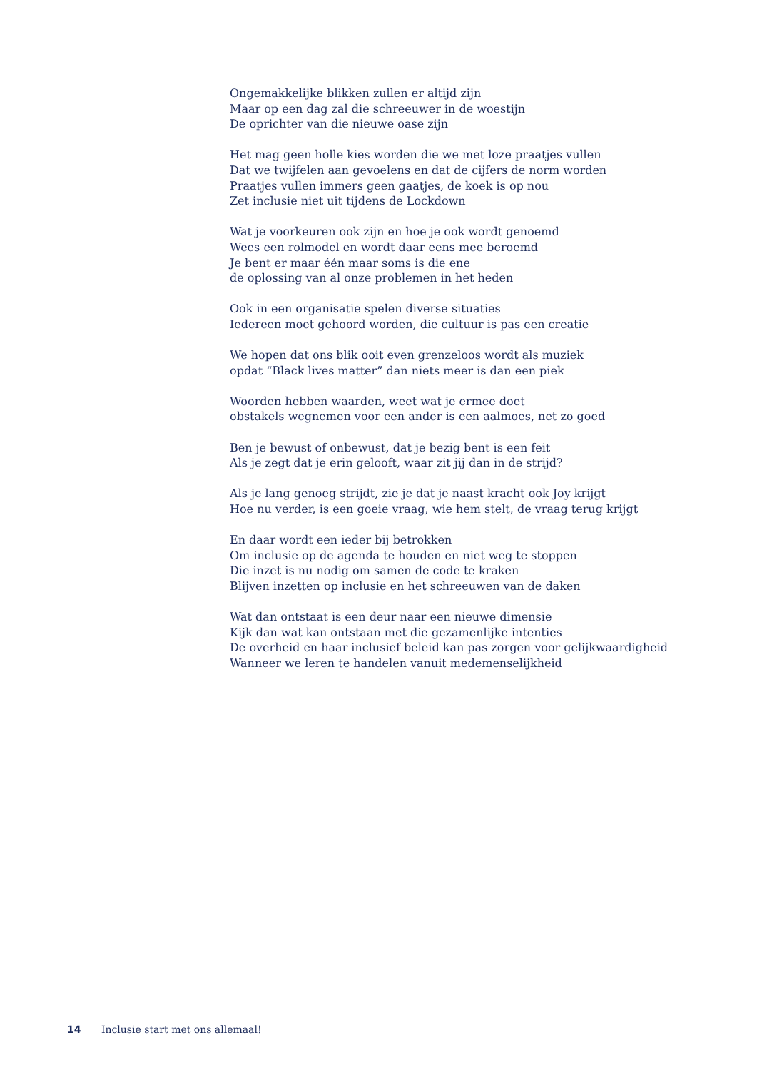Ongemakkelijke blikken zullen er altijd zijn
Maar op een dag zal die schreeuwer in de woestijn
De oprichter van die nieuwe oase zijn
Het mag geen holle kies worden die we met loze praatjes vullen
Dat we twijfelen aan gevoelens en dat de cijfers de norm worden
Praatjes vullen immers geen gaatjes, de koek is op nou
Zet inclusie niet uit tijdens de Lockdown
Wat je voorkeuren ook zijn en hoe je ook wordt genoemd
Wees een rolmodel en wordt daar eens mee beroemd
Je bent er maar één maar soms is die ene
de oplossing van al onze problemen in het heden
Ook in een organisatie spelen diverse situaties
Iedereen moet gehoord worden, die cultuur is pas een creatie
We hopen dat ons blik ooit even grenzeloos wordt als muziek
opdat “Black lives matter” dan niets meer is dan een piek
Woorden hebben waarden, weet wat je ermee doet
obstakels wegnemen voor een ander is een aalmoes, net zo goed
Ben je bewust of onbewust, dat je bezig bent is een feit
Als je zegt dat je erin gelooft, waar zit jij dan in de strijd?
Als je lang genoeg strijdt, zie je dat je naast kracht ook Joy krijgt
Hoe nu verder, is een goeie vraag, wie hem stelt, de vraag terug krijgt
En daar wordt een ieder bij betrokken
Om inclusie op de agenda te houden en niet weg te stoppen
Die inzet is nu nodig om samen de code te kraken
Blijven inzetten op inclusie en het schreeuwen van de daken
Wat dan ontstaat is een deur naar een nieuwe dimensie
Kijk dan wat kan ontstaan met die gezamenlijke intenties
De overheid en haar inclusief beleid kan pas zorgen voor gelijkwaardigheid
Wanneer we leren te handelen vanuit medemenselijkheid
14 Inclusie start met ons allemaal!